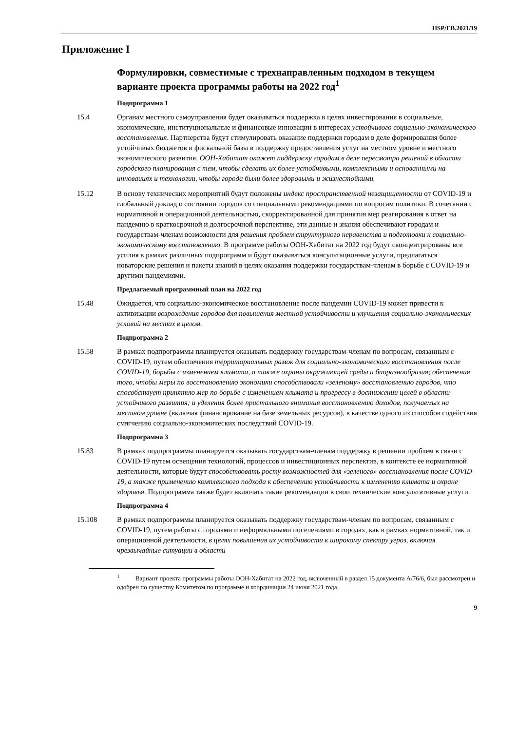HSP/EB.2021/19
Приложение I
Формулировки, совместимые с трехнаправленным подходом в текущем варианте проекта программы работы на 2022 год<sup>1</sup>
Подпрограмма 1
15.4 Органам местного самоуправления будет оказываться поддержка в целях инвестирования в социальные, экономические, институциональные и финансовые инновации в интересах устойчивого социально-экономического восстановления. Партнерства будут стимулировать оказание поддержки городам в деле формирования более устойчивых бюджетов и фискальной базы в поддержку предоставления услуг на местном уровне и местного экономического развития. ООН-Хабитат окажет поддержку городам в деле пересмотра решений в области городского планирования с тем, чтобы сделать их более устойчивыми, комплексными и основанными на инновациях и технологии, чтобы города были более здоровыми и жизнестойкими.
15.12 В основу технических мероприятий будут положены индекс пространственной незащищенности от COVID-19 и глобальный доклад о состоянии городов со специальными рекомендациями по вопросам политики. В сочетании с нормативной и операционной деятельностью, скорректированной для принятия мер реагирования в ответ на пандемию в краткосрочной и долгосрочной перспективе, эти данные и знания обеспечивают городам и государствам-членам возможности для решения проблем структурного неравенства и подготовки к социально-экономическому восстановлению. В программе работы ООН-Хабитат на 2022 год будут сконцентрированы все усилия в рамках различных подпрограмм и будут оказываться консультационные услуги, предлагаться новаторские решения и пакеты знаний в целях оказания поддержки государствам-членам в борьбе с COVID-19 и другими пандемиями.
Предлагаемый программный план на 2022 год
15.48 Ожидается, что социально-экономическое восстановление после пандемии COVID-19 может привести к активизации возрождения городов для повышения местной устойчивости и улучшения социально-экономических условий на местах в целом.
Подпрограмма 2
15.58 В рамках подпрограммы планируется оказывать поддержку государствам-членам по вопросам, связанным с COVID-19, путем обеспечения территориальных рамок для социально-экономического восстановления после COVID-19, борьбы с изменением климата, а также охраны окружающей среды и биоразнообразия; обеспечения того, чтобы меры по восстановлению экономики способствовали «зеленому» восстановлению городов, что способствует принятию мер по борьбе с изменением климата и прогрессу в достижении целей в области устойчивого развития; и уделения более пристального внимания восстановлению доходов, получаемых на местном уровне (включая финансирование на базе земельных ресурсов), в качестве одного из способов содействия смягчению социально-экономических последствий COVID-19.
Подпрограмма 3
15.83 В рамках подпрограммы планируется оказывать государствам-членам поддержку в решении проблем в связи с COVID-19 путем освещения технологий, процессов и инвестиционных перспектив, в контексте ее нормативной деятельности, которые будут способствовать росту возможностей для «зеленого» восстановления после COVID-19, а также применению комплексного подхода к обеспечению устойчивости к изменению климата и охране здоровья. Подпрограмма также будет включать такие рекомендации в свои технические консультативные услуги.
Подпрограмма 4
15.108 В рамках подпрограммы планируется оказывать поддержку государствам-членам по вопросам, связанным с COVID-19, путем работы с городами и неформальными поселениями в городах, как в рамках нормативной, так и операционной деятельности, в целях повышения их устойчивости к широкому спектру угроз, включая чрезвычайные ситуации в области
<sup>1</sup> Вариант проекта программы работы ООН-Хабитат на 2022 год, включенный в раздел 15 документа A/76/6, был рассмотрен и одобрен по существу Комитетом по программе и координации 24 июня 2021 года.
9